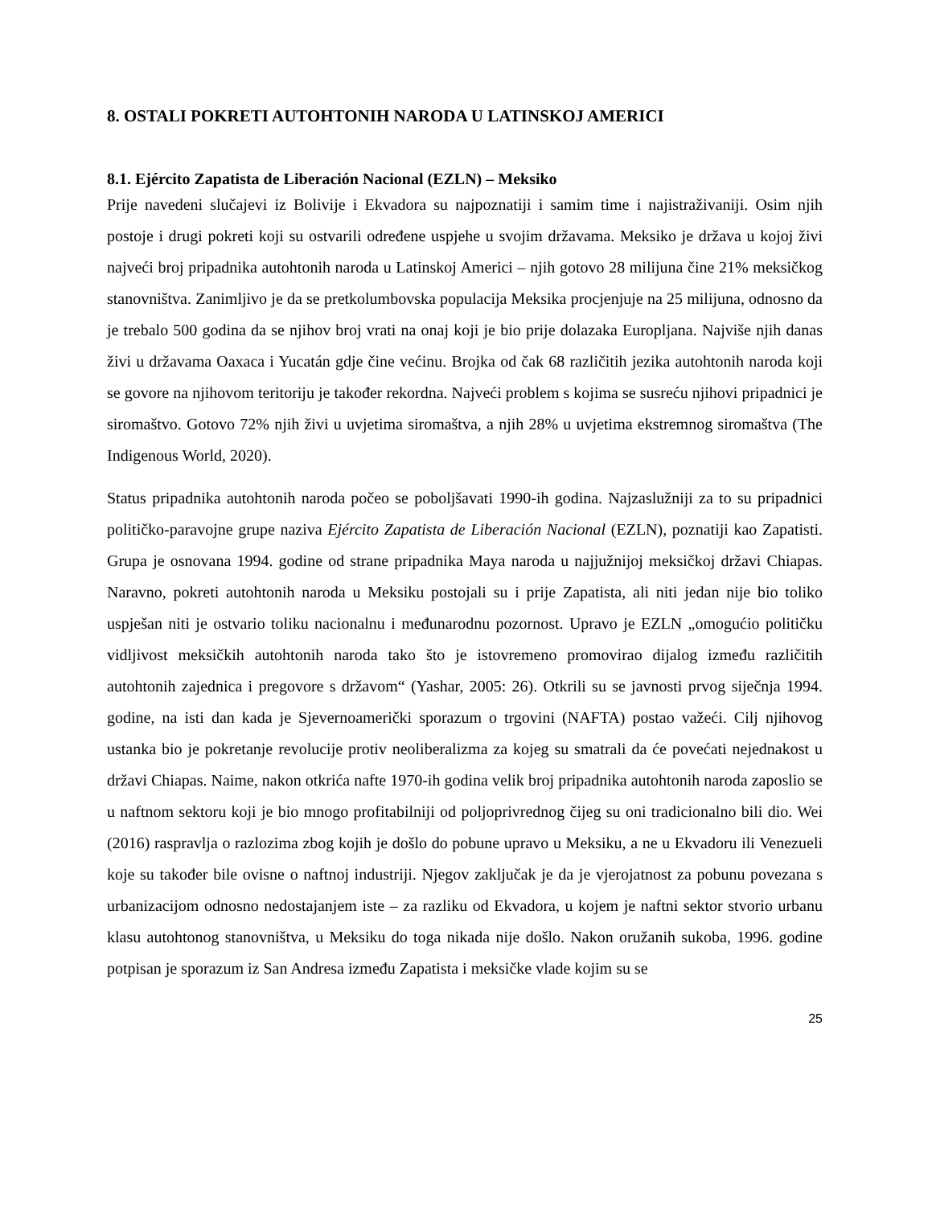8. OSTALI POKRETI AUTOHTONIH NARODA U LATINSKOJ AMERICI
8.1. Ejército Zapatista de Liberación Nacional (EZLN) – Meksiko
Prije navedeni slučajevi iz Bolivije i Ekvadora su najpoznatiji i samim time i najistraživaniji. Osim njih postoje i drugi pokreti koji su ostvarili određene uspjehe u svojim državama. Meksiko je država u kojoj živi najveći broj pripadnika autohtonih naroda u Latinskoj Americi – njih gotovo 28 milijuna čine 21% meksičkog stanovništva. Zanimljivo je da se pretkolumbovska populacija Meksika procjenjuje na 25 milijuna, odnosno da je trebalo 500 godina da se njihov broj vrati na onaj koji je bio prije dolazaka Europljana. Najviše njih danas živi u državama Oaxaca i Yucatán gdje čine većinu. Brojka od čak 68 različitih jezika autohtonih naroda koji se govore na njihovom teritoriju je također rekordna. Najveći problem s kojima se susreću njihovi pripadnici je siromaštvo. Gotovo 72% njih živi u uvjetima siromaštva, a njih 28% u uvjetima ekstremnog siromaštva (The Indigenous World, 2020).
Status pripadnika autohtonih naroda počeo se poboljšavati 1990-ih godina. Najzaslužniji za to su pripadnici političko-paravojne grupe naziva Ejército Zapatista de Liberación Nacional (EZLN), poznatiji kao Zapatisti. Grupa je osnovana 1994. godine od strane pripadnika Maya naroda u najjužnijoj meksičkoj državi Chiapas. Naravno, pokreti autohtonih naroda u Meksiku postojali su i prije Zapatista, ali niti jedan nije bio toliko uspješan niti je ostvario toliku nacionalnu i međunarodnu pozornost. Upravo je EZLN „omogućio političku vidljivost meksičkih autohtonih naroda tako što je istovremeno promovirao dijalog između različitih autohtonih zajednica i pregovore s državom“ (Yashar, 2005: 26). Otkrili su se javnosti prvog siječnja 1994. godine, na isti dan kada je Sjevernoamerički sporazum o trgovini (NAFTA) postao važeći. Cilj njihovog ustanka bio je pokretanje revolucije protiv neoliberalizma za kojeg su smatrali da će povećati nejednakost u državi Chiapas. Naime, nakon otkrića nafte 1970-ih godina velik broj pripadnika autohtonih naroda zaposlio se u naftnom sektoru koji je bio mnogo profitabilniji od poljoprivrednog čijeg su oni tradicionalno bili dio. Wei (2016) raspravlja o razlozima zbog kojih je došlo do pobune upravo u Meksiku, a ne u Ekvadoru ili Venezueli koje su također bile ovisne o naftnoj industriji. Njegov zaključak je da je vjerojatnost za pobunu povezana s urbanizacijom odnosno nedostajanjem iste – za razliku od Ekvadora, u kojem je naftni sektor stvorio urbanu klasu autohtonog stanovništva, u Meksiku do toga nikada nije došlo. Nakon oružanih sukoba, 1996. godine potpisan je sporazum iz San Andresa između Zapatista i meksičke vlade kojim su se
25